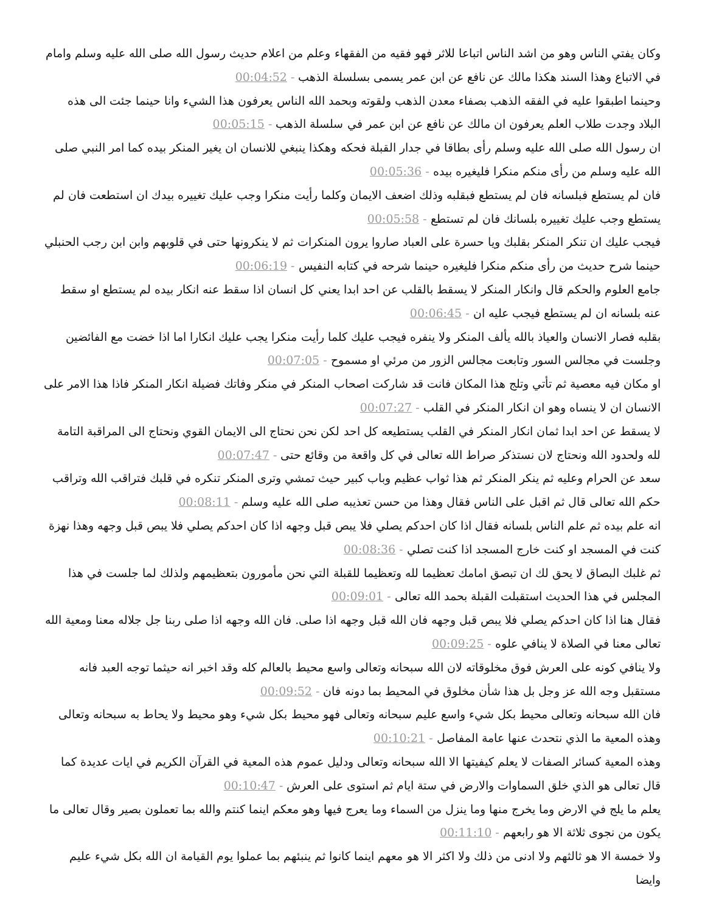وكان يفتي الناس وهو من اشد الناس اتباعا للاثر فهو فقيه من الفقهاء وعلم من اعلام حديث رسول الله صلى الله عليه وسلم وامام في الاتباع وهذا السند هكذا مالك عن نافع عن ابن عمر يسمى بسلسلة الذهب - 00:04:52
وحينما اطبقوا عليه في الفقه الذهب بصفاء معدن الذهب ولقوته وبحمد الله الناس يعرفون هذا الشيء وانا حينما جئت الى هذه البلاد وجدت طلاب العلم يعرفون ان مالك عن نافع عن ابن عمر في سلسلة الذهب - 00:05:15
ان رسول الله صلى الله عليه وسلم رأى بطاقا في جدار القبلة فحكه وهكذا ينبغي للانسان ان يغير المنكر بيده كما امر النبي صلى الله عليه وسلم من رأى منكم منكرا فليغيره بيده - 00:05:36
فان لم يستطع فبلسانه فان لم يستطع فبقلبه وذلك اضعف الايمان وكلما رأيت منكرا وجب عليك تغييره بيدك ان استطعت فان لم يستطع وجب عليك تغييره بلسانك فان لم تستطع - 00:05:58
فيجب عليك ان تنكر المنكر بقلبك ويا حسرة على العباد صاروا يرون المنكرات ثم لا ينكرونها حتى في قلوبهم وابن ابن رجب الحنبلي حينما شرح حديث من رأى منكم منكرا فليغيره حينما شرحه في كتابه النفيس - 00:06:19
جامع العلوم والحكم قال وانكار المنكر لا يسقط بالقلب عن احد ابدا يعني كل انسان اذا سقط عنه انكار بيده لم يستطع او سقط عنه بلسانه ان لم يستطع فيجب عليه ان - 00:06:45
بقلبه فصار الانسان والعياذ بالله يألف المنكر ولا ينفره فيجب عليك كلما رأيت منكرا يجب عليك انكارا اما اذا خضت مع الفائضين وجلست في مجالس السور وتابعت مجالس الزور من مرئي او مسموح - 00:07:05
او مكان فيه معصية ثم تأتي وتلج هذا المكان فانت قد شاركت اصحاب المنكر في منكر وفاتك فضيلة انكار المنكر فاذا هذا الامر على الانسان ان لا ينساه وهو ان انكار المنكر في القلب - 00:07:27
لا يسقط عن احد ابدا ثمان انكار المنكر في القلب يستطيعه كل احد لكن نحن نحتاج الى الايمان القوي ونحتاج الى المراقبة التامة لله ولحدود الله ونحتاج لان نستذكر صراط الله تعالى في كل واقعة من وقائع حتى - 00:07:47
سعد عن الحرام وعليه ثم ينكر المنكر ثم هذا ثواب عظيم وباب كبير حيث تمشي وترى المنكر تنكره في قلبك فتراقب الله وتراقب حكم الله تعالى قال ثم اقبل على الناس فقال وهذا من حسن تعذيبه صلى الله عليه وسلم - 00:08:11
انه علم بيده ثم علم الناس بلسانه فقال اذا كان احدكم يصلي فلا يبص قبل وجهه اذا كان احدكم يصلي فلا يبص قبل وجهه وهذا نهزة كنت في المسجد او كنت خارج المسجد اذا كنت تصلي - 00:08:36
ثم غلبك البصاق لا يحق لك ان تبصق امامك تعظيما لله وتعظيما للقبلة التي نحن مأمورون بتعظيمهم ولذلك لما جلست في هذا المجلس في هذا الحديث استقبلت القبلة بحمد الله تعالى - 00:09:01
فقال هنا اذا كان احدكم يصلي فلا يبص قبل وجهه فان الله قبل وجهه اذا صلى. فان الله وجهه اذا صلى ربنا جل جلاله معنا ومعية الله تعالى معنا في الصلاة لا ينافي علوه - 00:09:25
ولا ينافي كونه على العرش فوق مخلوقاته لان الله سبحانه وتعالى واسع محيط بالعالم كله وقد اخبر انه حيثما توجه العبد فانه مستقبل وجه الله عز وجل بل هذا شأن مخلوق في المحيط بما دونه فان - 00:09:52
فان الله سبحانه وتعالى محيط بكل شيء واسع عليم سبحانه وتعالى فهو محيط بكل شيء وهو محيط ولا يحاط به سبحانه وتعالى وهذه المعية ما الذي نتحدث عنها عامة المفاصل - 00:10:21
وهذه المعية كسائر الصفات لا يعلم كيفيتها الا الله سبحانه وتعالى ودليل عموم هذه المعية في القرآن الكريم في ايات عديدة كما قال تعالى هو الذي خلق السماوات والارض في ستة ايام ثم استوى على العرش - 00:10:47
يعلم ما يلج في الارض وما يخرج منها وما ينزل من السماء وما يعرج فيها وهو معكم اينما كنتم والله بما تعملون بصير وقال تعالى ما يكون من نجوى ثلاثة الا هو رابعهم - 00:11:10
ولا خمسة الا هو ثالثهم ولا ادنى من ذلك ولا اكثر الا هو معهم اينما كانوا ثم ينبئهم بما عملوا يوم القيامة ان الله بكل شيء عليم وايضا